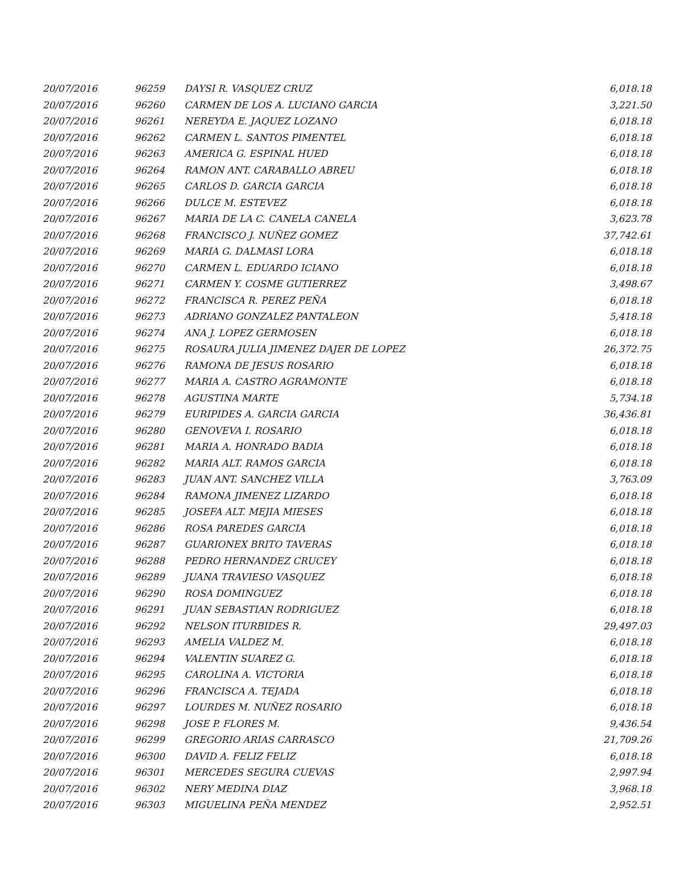| 20/07/2016 | 96259 | DAYSI R. VASQUEZ CRUZ | 6,018.18 |
| 20/07/2016 | 96260 | CARMEN DE LOS A. LUCIANO GARCIA | 3,221.50 |
| 20/07/2016 | 96261 | NEREYDA E. JAQUEZ LOZANO | 6,018.18 |
| 20/07/2016 | 96262 | CARMEN L. SANTOS PIMENTEL | 6,018.18 |
| 20/07/2016 | 96263 | AMERICA G. ESPINAL HUED | 6,018.18 |
| 20/07/2016 | 96264 | RAMON ANT. CARABALLO ABREU | 6,018.18 |
| 20/07/2016 | 96265 | CARLOS D. GARCIA GARCIA | 6,018.18 |
| 20/07/2016 | 96266 | DULCE M. ESTEVEZ | 6,018.18 |
| 20/07/2016 | 96267 | MARIA DE LA C. CANELA CANELA | 3,623.78 |
| 20/07/2016 | 96268 | FRANCISCO J. NUÑEZ GOMEZ | 37,742.61 |
| 20/07/2016 | 96269 | MARIA G. DALMASI LORA | 6,018.18 |
| 20/07/2016 | 96270 | CARMEN L. EDUARDO ICIANO | 6,018.18 |
| 20/07/2016 | 96271 | CARMEN Y. COSME GUTIERREZ | 3,498.67 |
| 20/07/2016 | 96272 | FRANCISCA R. PEREZ PEÑA | 6,018.18 |
| 20/07/2016 | 96273 | ADRIANO GONZALEZ PANTALEON | 5,418.18 |
| 20/07/2016 | 96274 | ANA J. LOPEZ GERMOSEN | 6,018.18 |
| 20/07/2016 | 96275 | ROSAURA JULIA JIMENEZ DAJER DE LOPEZ | 26,372.75 |
| 20/07/2016 | 96276 | RAMONA DE JESUS ROSARIO | 6,018.18 |
| 20/07/2016 | 96277 | MARIA A. CASTRO AGRAMONTE | 6,018.18 |
| 20/07/2016 | 96278 | AGUSTINA MARTE | 5,734.18 |
| 20/07/2016 | 96279 | EURIPIDES A. GARCIA GARCIA | 36,436.81 |
| 20/07/2016 | 96280 | GENOVEVA I. ROSARIO | 6,018.18 |
| 20/07/2016 | 96281 | MARIA A. HONRADO BADIA | 6,018.18 |
| 20/07/2016 | 96282 | MARIA ALT. RAMOS GARCIA | 6,018.18 |
| 20/07/2016 | 96283 | JUAN ANT. SANCHEZ VILLA | 3,763.09 |
| 20/07/2016 | 96284 | RAMONA JIMENEZ LIZARDO | 6,018.18 |
| 20/07/2016 | 96285 | JOSEFA ALT. MEJIA MIESES | 6,018.18 |
| 20/07/2016 | 96286 | ROSA PAREDES GARCIA | 6,018.18 |
| 20/07/2016 | 96287 | GUARIONEX BRITO TAVERAS | 6,018.18 |
| 20/07/2016 | 96288 | PEDRO HERNANDEZ CRUCEY | 6,018.18 |
| 20/07/2016 | 96289 | JUANA TRAVIESO VASQUEZ | 6,018.18 |
| 20/07/2016 | 96290 | ROSA DOMINGUEZ | 6,018.18 |
| 20/07/2016 | 96291 | JUAN SEBASTIAN RODRIGUEZ | 6,018.18 |
| 20/07/2016 | 96292 | NELSON ITURBIDES R. | 29,497.03 |
| 20/07/2016 | 96293 | AMELIA VALDEZ M. | 6,018.18 |
| 20/07/2016 | 96294 | VALENTIN SUAREZ G. | 6,018.18 |
| 20/07/2016 | 96295 | CAROLINA A. VICTORIA | 6,018.18 |
| 20/07/2016 | 96296 | FRANCISCA A. TEJADA | 6,018.18 |
| 20/07/2016 | 96297 | LOURDES M. NUÑEZ ROSARIO | 6,018.18 |
| 20/07/2016 | 96298 | JOSE P. FLORES M. | 9,436.54 |
| 20/07/2016 | 96299 | GREGORIO ARIAS CARRASCO | 21,709.26 |
| 20/07/2016 | 96300 | DAVID A. FELIZ FELIZ | 6,018.18 |
| 20/07/2016 | 96301 | MERCEDES SEGURA CUEVAS | 2,997.94 |
| 20/07/2016 | 96302 | NERY MEDINA DIAZ | 3,968.18 |
| 20/07/2016 | 96303 | MIGUELINA PEÑA MENDEZ | 2,952.51 |